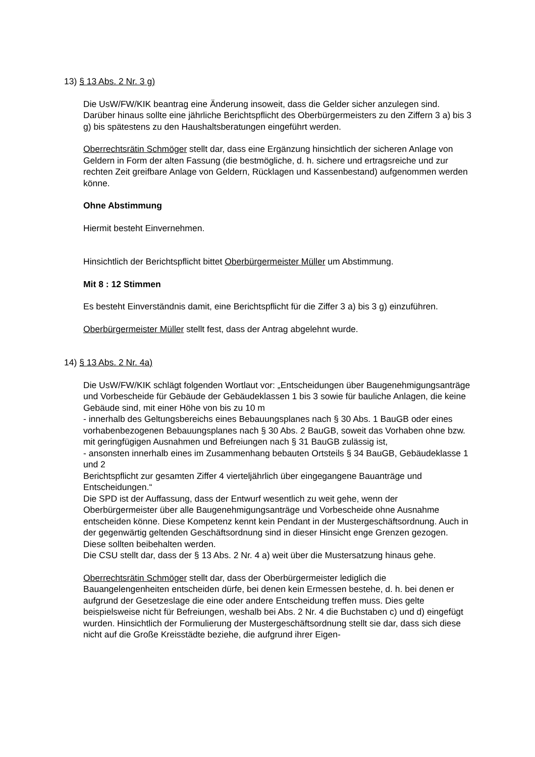13) § 13 Abs. 2 Nr. 3 g)
Die UsW/FW/KIK beantrag eine Änderung insoweit, dass die Gelder sicher anzulegen sind. Darüber hinaus sollte eine jährliche Berichtspflicht des Oberbürgermeisters zu den Ziffern 3 a) bis 3 g) bis spätestens zu den Haushaltsberatungen eingeführt werden.
Oberrechtsrätin Schmöger stellt dar, dass eine Ergänzung hinsichtlich der sicheren Anlage von Geldern in Form der alten Fassung (die bestmögliche, d. h. sichere und ertragsreiche und zur rechten Zeit greifbare Anlage von Geldern, Rücklagen und Kassenbestand) aufgenommen werden könne.
Ohne Abstimmung
Hiermit besteht Einvernehmen.
Hinsichtlich der Berichtspflicht bittet Oberbürgermeister Müller um Abstimmung.
Mit 8 : 12 Stimmen
Es besteht Einverständnis damit, eine Berichtspflicht für die Ziffer 3 a) bis 3 g) einzuführen.
Oberbürgermeister Müller stellt fest, dass der Antrag abgelehnt wurde.
14) § 13 Abs. 2 Nr. 4a)
Die UsW/FW/KIK schlägt folgenden Wortlaut vor: „Entscheidungen über Baugenehmigungsanträge und Vorbescheide für Gebäude der Gebäudeklassen 1 bis 3 sowie für bauliche Anlagen, die keine Gebäude sind, mit einer Höhe von bis zu 10 m
- innerhalb des Geltungsbereichs eines Bebauungsplanes nach § 30 Abs. 1 BauGB oder eines vorhabenbezogenen Bebauungsplanes nach § 30 Abs. 2 BauGB, soweit das Vorhaben ohne bzw. mit geringfügigen Ausnahmen und Befreiungen nach § 31 BauGB zulässig ist,
- ansonsten innerhalb eines im Zusammenhang bebauten Ortsteils § 34 BauGB, Gebäudeklasse 1 und 2
Berichtspflicht zur gesamten Ziffer 4 vierteljährlich über eingegangene Bauanträge und Entscheidungen.“
Die SPD ist der Auffassung, dass der Entwurf wesentlich zu weit gehe, wenn der Oberbürgermeister über alle Baugenehmigungsanträge und Vorbescheide ohne Ausnahme entscheiden könne. Diese Kompetenz kennt kein Pendant in der Mustergeschäftsordnung. Auch in der gegenwärtig geltenden Geschäftsordnung sind in dieser Hinsicht enge Grenzen gezogen. Diese sollten beibehalten werden.
Die CSU stellt dar, dass der § 13 Abs. 2 Nr. 4 a) weit über die Mustersatzung hinaus gehe.
Oberrechtsrätin Schmöger stellt dar, dass der Oberbürgermeister lediglich die Bauangelengenheiten entscheiden dürfe, bei denen kein Ermessen bestehe, d. h. bei denen er aufgrund der Gesetzeslage die eine oder andere Entscheidung treffen muss. Dies gelte beispielsweise nicht für Befreiungen, weshalb bei Abs. 2 Nr. 4 die Buchstaben c) und d) eingefügt wurden. Hinsichtlich der Formulierung der Mustergeschäftsordnung stellt sie dar, dass sich diese nicht auf die Große Kreisstädte beziehe, die aufgrund ihrer Eigen-